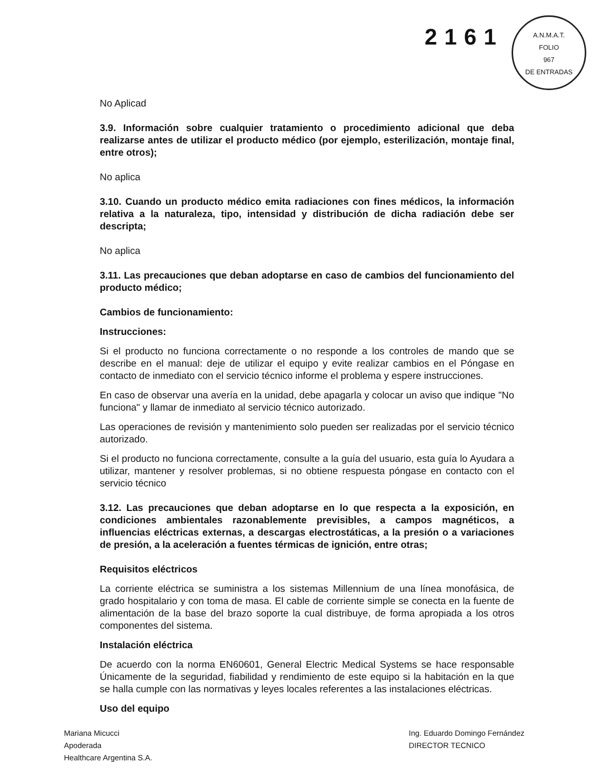2161
A.N.M.A.T.
FOLIO
967
DE ENTRADAS
No Aplicad
3.9. Información sobre cualquier tratamiento o procedimiento adicional que deba realizarse antes de utilizar el producto médico (por ejemplo, esterilización, montaje final, entre otros);
No aplica
3.10. Cuando un producto médico emita radiaciones con fines médicos, la información relativa a la naturaleza, tipo, intensidad y distribución de dicha radiación debe ser descripta;
No aplica
3.11. Las precauciones que deban adoptarse en caso de cambios del funcionamiento del producto médico;
Cambios de funcionamiento:
Instrucciones:
Si el producto no funciona correctamente o no responde a los controles de mando que se describe en el manual: deje de utilizar el equipo y evite realizar cambios en el Póngase en contacto de inmediato con el servicio técnico informe el problema y espere instrucciones.
En caso de observar una avería en la unidad, debe apagarla y colocar un aviso que indique "No funciona" y llamar de inmediato al servicio técnico autorizado.
Las operaciones de revisión y mantenimiento solo pueden ser realizadas por el servicio técnico autorizado.
Si el producto no funciona correctamente, consulte a la guía del usuario, esta guía lo Ayudara a utilizar, mantener y resolver problemas, si no obtiene respuesta póngase en contacto con el servicio técnico
3.12. Las precauciones que deban adoptarse en lo que respecta a la exposición, en condiciones ambientales razonablemente previsibles, a campos magnéticos, a influencias eléctricas externas, a descargas electrostáticas, a la presión o a variaciones de presión, a la aceleración a fuentes térmicas de ignición, entre otras;
Requisitos eléctricos
La corriente eléctrica se suministra a los sistemas Millennium de una línea monofásica, de grado hospitalario y con toma de masa. El cable de corriente simple se conecta en la fuente de alimentación de la base del brazo soporte la cual distribuye, de forma apropiada a los otros componentes del sistema.
Instalación eléctrica
De acuerdo con la norma EN60601, General Electric Medical Systems se hace responsable Únicamente de la seguridad, fiabilidad y rendimiento de este equipo si la habitación en la que se halla cumple con las normativas y leyes locales referentes a las instalaciones eléctricas.
Uso del equipo
Mariana Micucci
Apoderada
Healthcare Argentina S.A.
Ing. Eduardo Domingo Fernández
DIRECTOR TECNICO